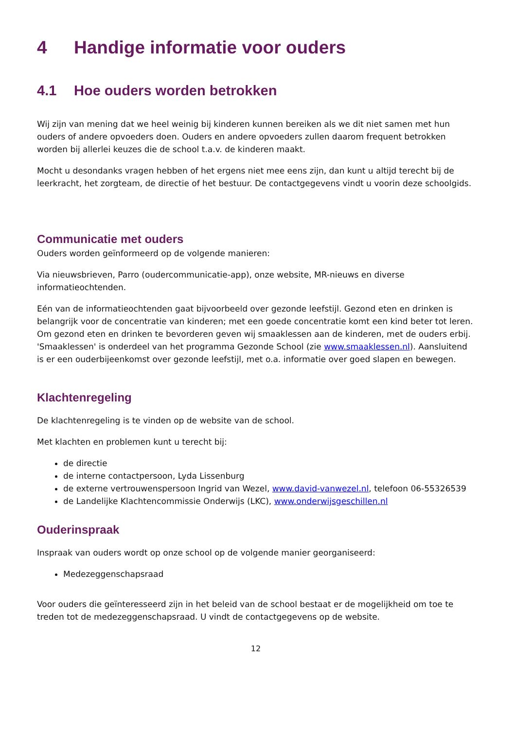4 Handige informatie voor ouders
4.1 Hoe ouders worden betrokken
Wij zijn van mening dat we heel weinig bij kinderen kunnen bereiken als we dit niet samen met hun ouders of andere opvoeders doen. Ouders en andere opvoeders zullen daarom frequent betrokken worden bij allerlei keuzes die de school t.a.v. de kinderen maakt.
Mocht u desondanks vragen hebben of het ergens niet mee eens zijn, dan kunt u altijd terecht bij de leerkracht, het zorgteam, de directie of het bestuur. De contactgegevens vindt u voorin deze schoolgids.
Communicatie met ouders
Ouders worden geïnformeerd op de volgende manieren:
Via nieuwsbrieven, Parro (oudercommunicatie-app), onze website, MR-nieuws en diverse informatieochtenden.
Eén van de informatieochtenden gaat bijvoorbeeld over gezonde leefstijl. Gezond eten en drinken is belangrijk voor de concentratie van kinderen; met een goede concentratie komt een kind beter tot leren. Om gezond eten en drinken te bevorderen geven wij smaaklessen aan de kinderen, met de ouders erbij. 'Smaaklessen' is onderdeel van het programma Gezonde School (zie www.smaaklessen.nl). Aansluitend is er een ouderbijeenkomst over gezonde leefstijl, met o.a. informatie over goed slapen en bewegen.
Klachtenregeling
De klachtenregeling is te vinden op de website van de school.
Met klachten en problemen kunt u terecht bij:
de directie
de interne contactpersoon, Lyda Lissenburg
de externe vertrouwenspersoon Ingrid van Wezel, www.david-vanwezel.nl, telefoon 06-55326539
de Landelijke Klachtencommissie Onderwijs (LKC), www.onderwijsgeschillen.nl
Ouderinspraak
Inspraak van ouders wordt op onze school op de volgende manier georganiseerd:
Medezeggenschapsraad
Voor ouders die geïnteresseerd zijn in het beleid van de school bestaat er de mogelijkheid om toe te treden tot de medezeggenschapsraad. U vindt de contactgegevens op de website.
12